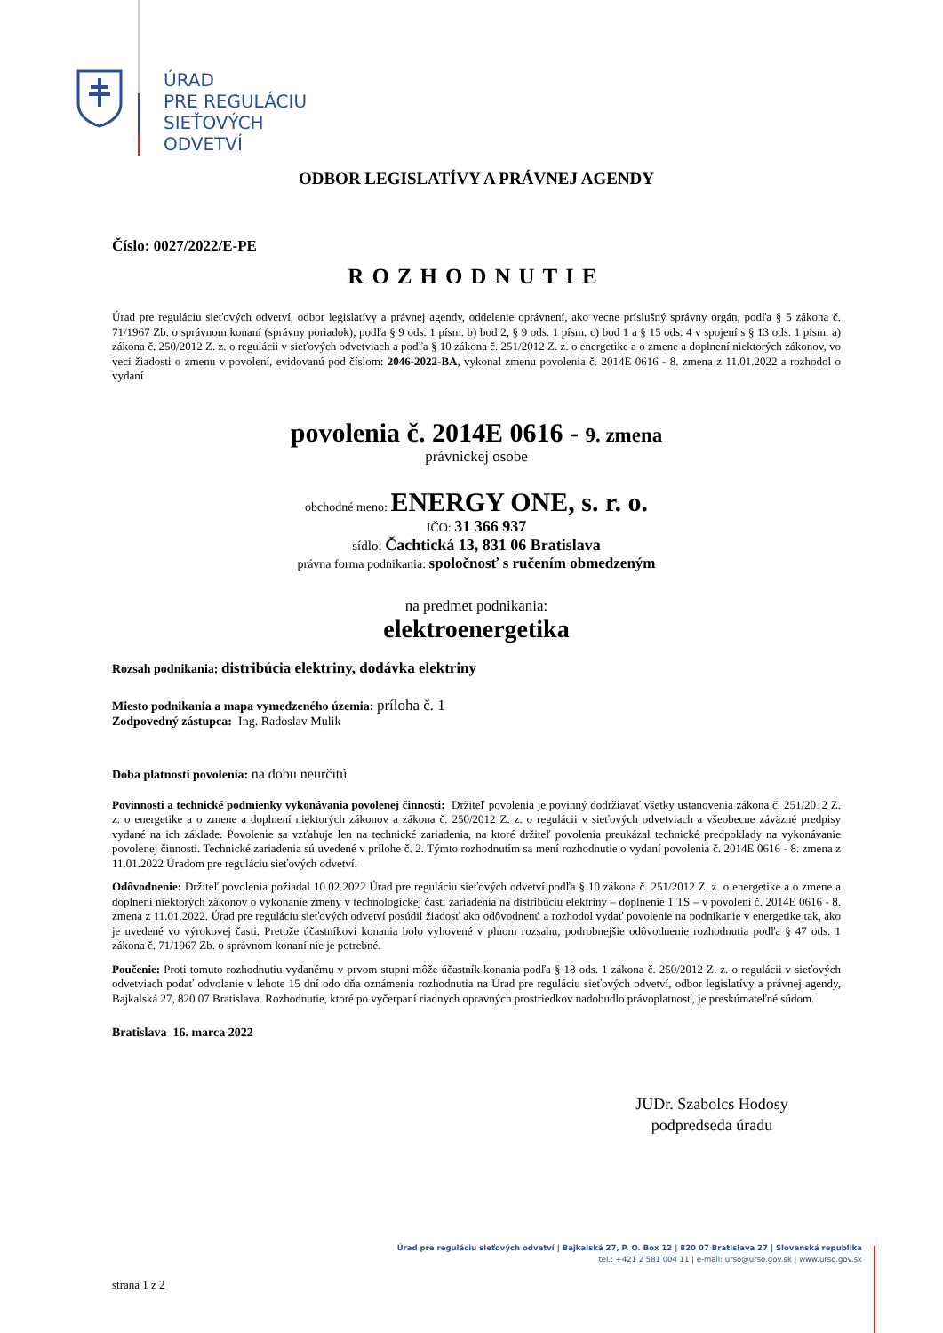ÚRAD
PRE REGULÁCIU
SIEŤOVÝCH
ODVETVÍ
ODBOR LEGISLATÍVY A PRÁVNEJ AGENDY
Číslo: 0027/2022/E-PE
ROZHODNUTIE
Úrad pre reguláciu sieťových odvetví, odbor legislatívy a právnej agendy, oddelenie oprávnení, ako vecne príslušný správny orgán, podľa § 5 zákona č. 71/1967 Zb. o správnom konaní (správny poriadok), podľa § 9 ods. 1 písm. b) bod 2, § 9 ods. 1 písm. c) bod 1 a § 15 ods. 4 v spojení s § 13 ods. 1 písm. a) zákona č. 250/2012 Z. z. o regulácii v sieťových odvetviach a podľa § 10 zákona č. 251/2012 Z. z. o energetike a o zmene a doplnení niektorých zákonov, vo veci žiadosti o zmenu v povolení, evidovanú pod číslom: 2046-2022-BA, vykonal zmenu povolenia č. 2014E 0616 - 8. zmena z 11.01.2022 a rozhodol o vydaní
povolenia č. 2014E 0616 - 9. zmena
právnickej osobe
obchodné meno: ENERGY ONE, s. r. o.
IČO: 31 366 937
sídlo: Čachtická 13, 831 06 Bratislava
právna forma podnikania: spoločnosť s ručením obmedzeným
na predmet podnikania:
elektroenergetika
Rozsah podnikania: distribúcia elektriny, dodávka elektriny
Miesto podnikania a mapa vymedzeného územia: príloha č. 1
Zodpovedný zástupca: Ing. Radoslav Mulik
Doba platnosti povolenia: na dobu neurčitú
Povinnosti a technické podmienky vykonávania povolenej činnosti: Držiteľ povolenia je povinný dodržiavať všetky ustanovenia zákona č. 251/2012 Z. z. o energetike a o zmene a doplnení niektorých zákonov a zákona č. 250/2012 Z. z. o regulácii v sieťových odvetviach a všeobecne záväzné predpisy vydané na ich základe. Povolenie sa vzťahuje len na technické zariadenia, na ktoré držiteľ povolenia preukázal technické predpoklady na vykonávanie povolenej činnosti. Technické zariadenia sú uvedené v prílohe č. 2. Týmto rozhodnutím sa mení rozhodnutie o vydaní povolenia č. 2014E 0616 - 8. zmena z 11.01.2022 Úradom pre reguláciu sieťových odvetví.
Odôvodnenie: Držiteľ povolenia požiadal 10.02.2022 Úrad pre reguláciu sieťových odvetví podľa § 10 zákona č. 251/2012 Z. z. o energetike a o zmene a doplnení niektorých zákonov o vykonanie zmeny v technologickej časti zariadenia na distribúciu elektriny – doplnenie 1 TS – v povolení č. 2014E 0616 - 8. zmena z 11.01.2022. Úrad pre reguláciu sieťových odvetví posúdil žiadosť ako odôvodnenú a rozhodol vydať povolenie na podnikanie v energetike tak, ako je uvedené vo výrokovej časti. Pretože účastníkovi konania bolo vyhovené v plnom rozsahu, podrobnejšie odôvodnenie rozhodnutia podľa § 47 ods. 1 zákona č. 71/1967 Zb. o správnom konaní nie je potrebné.
Poučenie: Proti tomuto rozhodnutiu vydanému v prvom stupni môže účastník konania podľa § 18 ods. 1 zákona č. 250/2012 Z. z. o regulácii v sieťových odvetviach podať odvolanie v lehote 15 dní odo dňa oznámenia rozhodnutia na Úrad pre reguláciu sieťových odvetví, odbor legislatívy a právnej agendy, Bajkalská 27, 820 07 Bratislava. Rozhodnutie, ktoré po vyčerpaní riadnych opravných prostriedkov nadobudlo právoplatnosť, je preskúmateľné súdom.
Bratislava 16. marca 2022
JUDr. Szabolcs Hodosy
podpredseda úradu
Úrad pre reguláciu sieťových odvetví | Bajkalská 27, P. O. Box 12 | 820 07 Bratislava 27 | Slovenská republika
tel.: +421 2 581 004 11 | e-mail: urso@urso.gov.sk | www.urso.gov.sk
strana 1 z 2